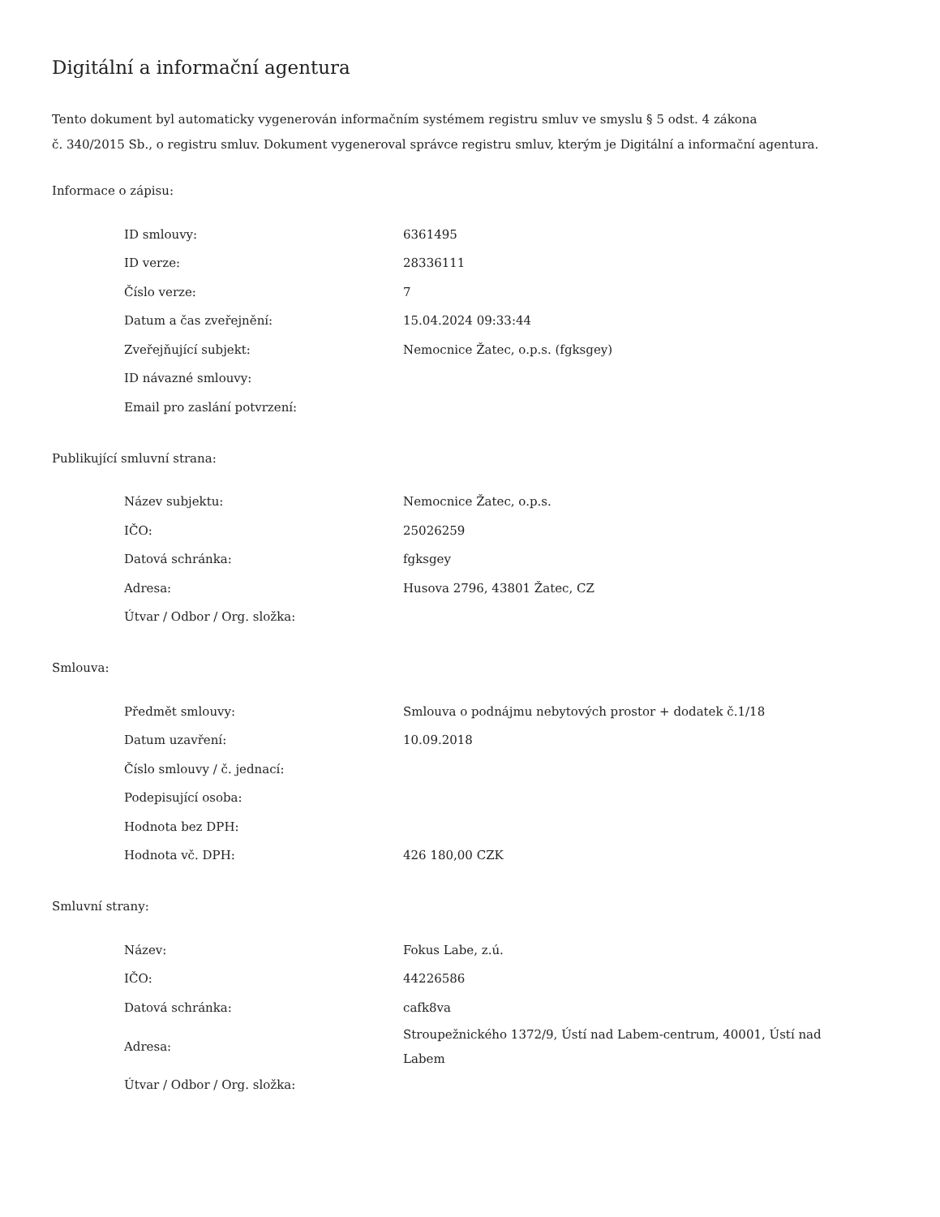Digitální a informační agentura
Tento dokument byl automaticky vygenerován informačním systémem registru smluv ve smyslu § 5 odst. 4 zákona
č. 340/2015 Sb., o registru smluv. Dokument vygeneroval správce registru smluv, kterým je Digitální a informační agentura.
Informace o zápisu:
| ID smlouvy: | 6361495 |
| ID verze: | 28336111 |
| Číslo verze: | 7 |
| Datum a čas zveřejnění: | 15.04.2024 09:33:44 |
| Zveřejňující subjekt: | Nemocnice Žatec, o.p.s. (fgksgey) |
| ID návazné smlouvy: | |
| Email pro zaslání potvrzení: | |
Publikující smluvní strana:
| Název subjektu: | Nemocnice Žatec, o.p.s. |
| IČO: | 25026259 |
| Datová schránka: | fgksgey |
| Adresa: | Husova 2796, 43801 Žatec, CZ |
| Útvar / Odbor / Org. složka: | |
Smlouva:
| Předmět smlouvy: | Smlouva o podnájmu nebytových prostor + dodatek č.1/18 |
| Datum uzavření: | 10.09.2018 |
| Číslo smlouvy / č. jednací: | |
| Podepisující osoba: | |
| Hodnota bez DPH: | |
| Hodnota vč. DPH: | 426 180,00 CZK |
Smluvní strany:
| Název: | Fokus Labe, z.ú. |
| IČO: | 44226586 |
| Datová schránka: | cafk8va |
| Adresa: | Stroupežnického 1372/9, Ústí nad Labem-centrum, 40001, Ústí nad Labem |
| Útvar / Odbor / Org. složka: | |